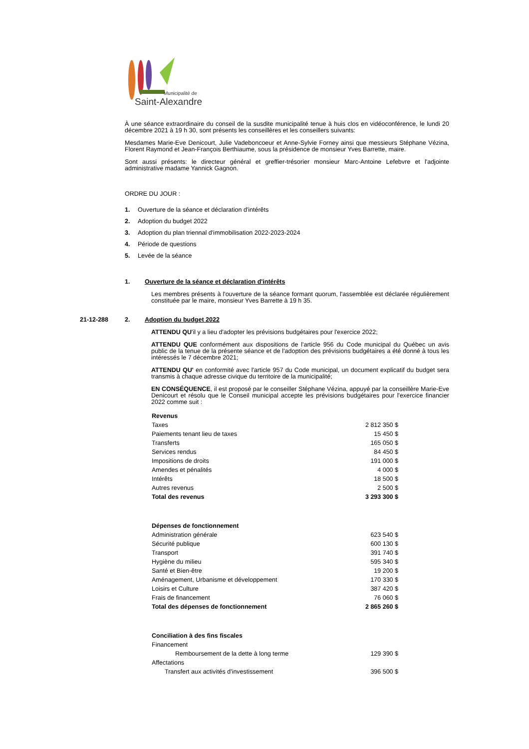Municipalité de
Saint-Alexandre
À une séance extraordinaire du conseil de la susdite municipalité tenue à huis clos en vidéoconférence, le lundi 20 décembre 2021 à 19 h 30, sont présents les conseillères et les conseillers suivants:
Mesdames Marie-Eve Denicourt, Julie Vadeboncoeur et Anne-Sylvie Forney ainsi que messieurs Stéphane Vézina, Florent Raymond et Jean-François Berthiaume, sous la présidence de monsieur Yves Barrette, maire.
Sont aussi présents: le directeur général et greffier-trésorier monsieur Marc-Antoine Lefebvre et l'adjointe administrative madame Yannick Gagnon.
ORDRE DU JOUR :
1. Ouverture de la séance et déclaration d'intérêts
2. Adoption du budget 2022
3. Adoption du plan triennal d'immobilisation 2022-2023-2024
4. Période de questions
5. Levée de la séance
1. Ouverture de la séance et déclaration d'intérêts
Les membres présents à l'ouverture de la séance formant quorum, l'assemblée est déclarée régulièrement constituée par le maire, monsieur Yves Barrette à 19 h 35.
21-12-288
2. Adoption du budget 2022
ATTENDU QU'il y a lieu d'adopter les prévisions budgétaires pour l'exercice 2022;
ATTENDU QUE conformément aux dispositions de l'article 956 du Code municipal du Québec un avis public de la tenue de la présente séance et de l'adoption des prévisions budgétaires a été donné à tous les intéressés le 7 décembre 2021;
ATTENDU QU' en conformité avec l'article 957 du Code municipal, un document explicatif du budget sera transmis à chaque adresse civique du territoire de la municipalité;
EN CONSÉQUENCE, il est proposé par le conseiller Stéphane Vézina, appuyé par la conseillère Marie-Eve Denicourt et résolu que le Conseil municipal accepte les prévisions budgétaires pour l'exercice financier 2022 comme suit :
| Revenus | |
| Taxes | 2 812 350 $ |
| Paiements tenant lieu de taxes | 15 450 $ |
| Transferts | 165 050 $ |
| Services rendus | 84 450 $ |
| Impositions de droits | 191 000 $ |
| Amendes et pénalités | 4 000 $ |
| Intérêts | 18 500 $ |
| Autres revenus | 2 500 $ |
| Total des revenus | 3 293 300 $ |
| Dépenses de fonctionnement | |
| Administration générale | 623 540 $ |
| Sécurité publique | 600 130 $ |
| Transport | 391 740 $ |
| Hygiène du milieu | 595 340 $ |
| Santé et Bien-être | 19 200 $ |
| Aménagement, Urbanisme et développement | 170 330 $ |
| Loisirs et Culture | 387 420 $ |
| Frais de financement | 76 060 $ |
| Total des dépenses de fonctionnement | 2 865 260 $ |
| Conciliation à des fins fiscales | |
| Financement | |
| Remboursement de la dette à long terme | 129 390 $ |
| Affectations | |
| Transfert aux activités d'investissement | 396 500 $ |